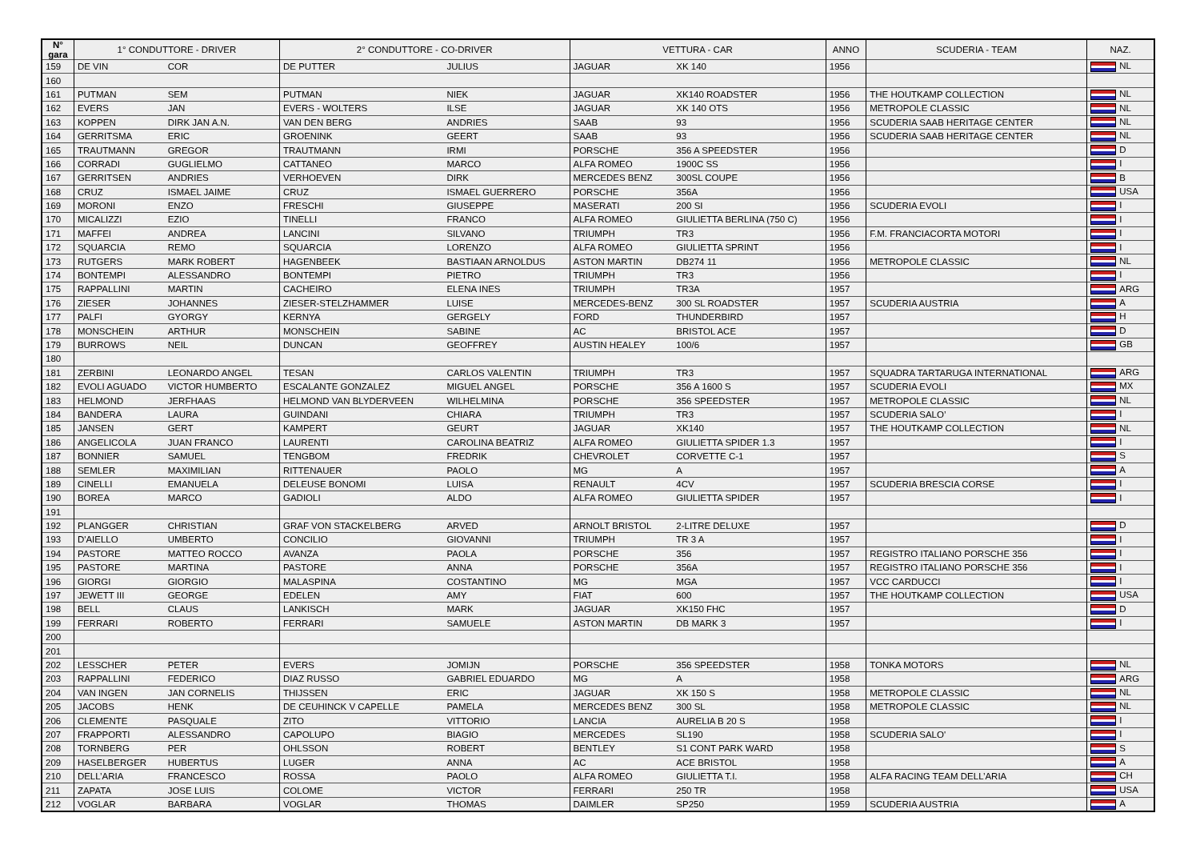| N° gara | 1° CONDUTTORE - DRIVER | | 2° CONDUTTORE - CO-DRIVER | | VETTURA - CAR | | ANNO | SCUDERIA - TEAM | NAZ. |
| --- | --- | --- | --- | --- | --- | --- | --- | --- | --- |
| 159 | DE VIN | COR | DE PUTTER | JULIUS | JAGUAR | XK 140 | 1956 | | NL |
| 160 | | | | | | | | | |
| 161 | PUTMAN | SEM | PUTMAN | NIEK | JAGUAR | XK140 ROADSTER | 1956 | THE HOUTKAMP COLLECTION | NL |
| 162 | EVERS | JAN | EVERS - WOLTERS | ILSE | JAGUAR | XK 140 OTS | 1956 | METROPOLE CLASSIC | NL |
| 163 | KOPPEN | DIRK JAN A.N. | VAN DEN BERG | ANDRIES | SAAB | 93 | 1956 | SCUDERIA SAAB HERITAGE CENTER | NL |
| 164 | GERRITSMA | ERIC | GROENINK | GEERT | SAAB | 93 | 1956 | SCUDERIA SAAB HERITAGE CENTER | NL |
| 165 | TRAUTMANN | GREGOR | TRAUTMANN | IRMI | PORSCHE | 356 A SPEEDSTER | 1956 | | D |
| 166 | CORRADI | GUGLIELMO | CATTANEO | MARCO | ALFA ROMEO | 1900C SS | 1956 | | I |
| 167 | GERRITSEN | ANDRIES | VERHOEVEN | DIRK | MERCEDES BENZ | 300SL COUPE | 1956 | | B |
| 168 | CRUZ | ISMAEL JAIME | CRUZ | ISMAEL GUERRERO | PORSCHE | 356A | 1956 | | USA |
| 169 | MORONI | ENZO | FRESCHI | GIUSEPPE | MASERATI | 200 SI | 1956 | SCUDERIA EVOLI | I |
| 170 | MICALIZZI | EZIO | TINELLI | FRANCO | ALFA ROMEO | GIULIETTA BERLINA (750 C) | 1956 | | I |
| 171 | MAFFEI | ANDREA | LANCINI | SILVANO | TRIUMPH | TR3 | 1956 | F.M. FRANCIACORTA MOTORI | I |
| 172 | SQUARCIA | REMO | SQUARCIA | LORENZO | ALFA ROMEO | GIULIETTA SPRINT | 1956 | | I |
| 173 | RUTGERS | MARK ROBERT | HAGENBEEK | BASTIAAN ARNOLDUS | ASTON MARTIN | DB274 11 | 1956 | METROPOLE CLASSIC | NL |
| 174 | BONTEMPI | ALESSANDRO | BONTEMPI | PIETRO | TRIUMPH | TR3 | 1956 | | I |
| 175 | RAPPALLINI | MARTIN | CACHEIRO | ELENA INES | TRIUMPH | TR3A | 1957 | | ARG |
| 176 | ZIESER | JOHANNES | ZIESER-STELZHAMMER | LUISE | MERCEDES-BENZ | 300 SL ROADSTER | 1957 | SCUDERIA AUSTRIA | A |
| 177 | PALFI | GYORGY | KERNYA | GERGELY | FORD | THUNDERBIRD | 1957 | | H |
| 178 | MONSCHEIN | ARTHUR | MONSCHEIN | SABINE | AC | BRISTOL ACE | 1957 | | D |
| 179 | BURROWS | NEIL | DUNCAN | GEOFFREY | AUSTIN HEALEY | 100/6 | 1957 | | GB |
| 180 | | | | | | | | | |
| 181 | ZERBINI | LEONARDO ANGEL | TESAN | CARLOS VALENTIN | TRIUMPH | TR3 | 1957 | SQUADRA TARTARUGA INTERNATIONAL | ARG |
| 182 | EVOLI AGUADO | VICTOR HUMBERTO | ESCALANTE GONZALEZ | MIGUEL ANGEL | PORSCHE | 356 A 1600 S | 1957 | SCUDERIA EVOLI | MX |
| 183 | HELMOND | JERFHAAS | HELMOND VAN BLYDERVEEN | WILHELMINA | PORSCHE | 356 SPEEDSTER | 1957 | METROPOLE CLASSIC | NL |
| 184 | BANDERA | LAURA | GUINDANI | CHIARA | TRIUMPH | TR3 | 1957 | SCUDERIA SALO’ | I |
| 185 | JANSEN | GERT | KAMPERT | GEURT | JAGUAR | XK140 | 1957 | THE HOUTKAMP COLLECTION | NL |
| 186 | ANGELICOLA | JUAN FRANCO | LAURENTI | CAROLINA BEATRIZ | ALFA ROMEO | GIULIETTA SPIDER 1.3 | 1957 | | I |
| 187 | BONNIER | SAMUEL | TENGBOM | FREDRIK | CHEVROLET | CORVETTE C-1 | 1957 | | S |
| 188 | SEMLER | MAXIMILIAN | RITTENAUER | PAOLO | MG | A | 1957 | | A |
| 189 | CINELLI | EMANUELA | DELEUSE BONOMI | LUISA | RENAULT | 4CV | 1957 | SCUDERIA BRESCIA CORSE | I |
| 190 | BOREA | MARCO | GADIOLI | ALDO | ALFA ROMEO | GIULIETTA SPIDER | 1957 | | I |
| 191 | | | | | | | | | |
| 192 | PLANGGER | CHRISTIAN | GRAF VON STACKELBERG | ARVED | ARNOLT BRISTOL | 2-LITRE DELUXE | 1957 | | D |
| 193 | D'AIELLO | UMBERTO | CONCILIO | GIOVANNI | TRIUMPH | TR 3 A | 1957 | | I |
| 194 | PASTORE | MATTEO ROCCO | AVANZA | PAOLA | PORSCHE | 356 | 1957 | REGISTRO ITALIANO PORSCHE 356 | I |
| 195 | PASTORE | MARTINA | PASTORE | ANNA | PORSCHE | 356A | 1957 | REGISTRO ITALIANO PORSCHE 356 | I |
| 196 | GIORGI | GIORGIO | MALASPINA | COSTANTINO | MG | MGA | 1957 | VCC CARDUCCI | I |
| 197 | JEWETT III | GEORGE | EDELEN | AMY | FIAT | 600 | 1957 | THE HOUTKAMP COLLECTION | USA |
| 198 | BELL | CLAUS | LANKISCH | MARK | JAGUAR | XK150 FHC | 1957 | | D |
| 199 | FERRARI | ROBERTO | FERRARI | SAMUELE | ASTON MARTIN | DB MARK 3 | 1957 | | I |
| 200 | | | | | | | | | |
| 201 | | | | | | | | | |
| 202 | LESSCHER | PETER | EVERS | JOMIJN | PORSCHE | 356 SPEEDSTER | 1958 | TONKA MOTORS | NL |
| 203 | RAPPALLINI | FEDERICO | DIAZ RUSSO | GABRIEL EDUARDO | MG | A | 1958 | | ARG |
| 204 | VAN INGEN | JAN CORNELIS | THIJSSEN | ERIC | JAGUAR | XK 150 S | 1958 | METROPOLE CLASSIC | NL |
| 205 | JACOBS | HENK | DE CEUHINCK V CAPELLE | PAMELA | MERCEDES BENZ | 300 SL | 1958 | METROPOLE CLASSIC | NL |
| 206 | CLEMENTE | PASQUALE | ZITO | VITTORIO | LANCIA | AURELIA B 20 S | 1958 | | I |
| 207 | FRAPPORTI | ALESSANDRO | CAPOLUPO | BIAGIO | MERCEDES | SL190 | 1958 | SCUDERIA SALO' | I |
| 208 | TORNBERG | PER | OHLSSON | ROBERT | BENTLEY | S1 CONT PARK WARD | 1958 | | S |
| 209 | HASELBERGER | HUBERTUS | LUGER | ANNA | AC | ACE BRISTOL | 1958 | | A |
| 210 | DELL’ARIA | FRANCESCO | ROSSA | PAOLO | ALFA ROMEO | GIULIETTA T.I. | 1958 | ALFA RACING TEAM DELL’ARIA | CH |
| 211 | ZAPATA | JOSE LUIS | COLOME | VICTOR | FERRARI | 250 TR | 1958 | | USA |
| 212 | VOGLAR | BARBARA | VOGLAR | THOMAS | DAIMLER | SP250 | 1959 | SCUDERIA AUSTRIA | A |